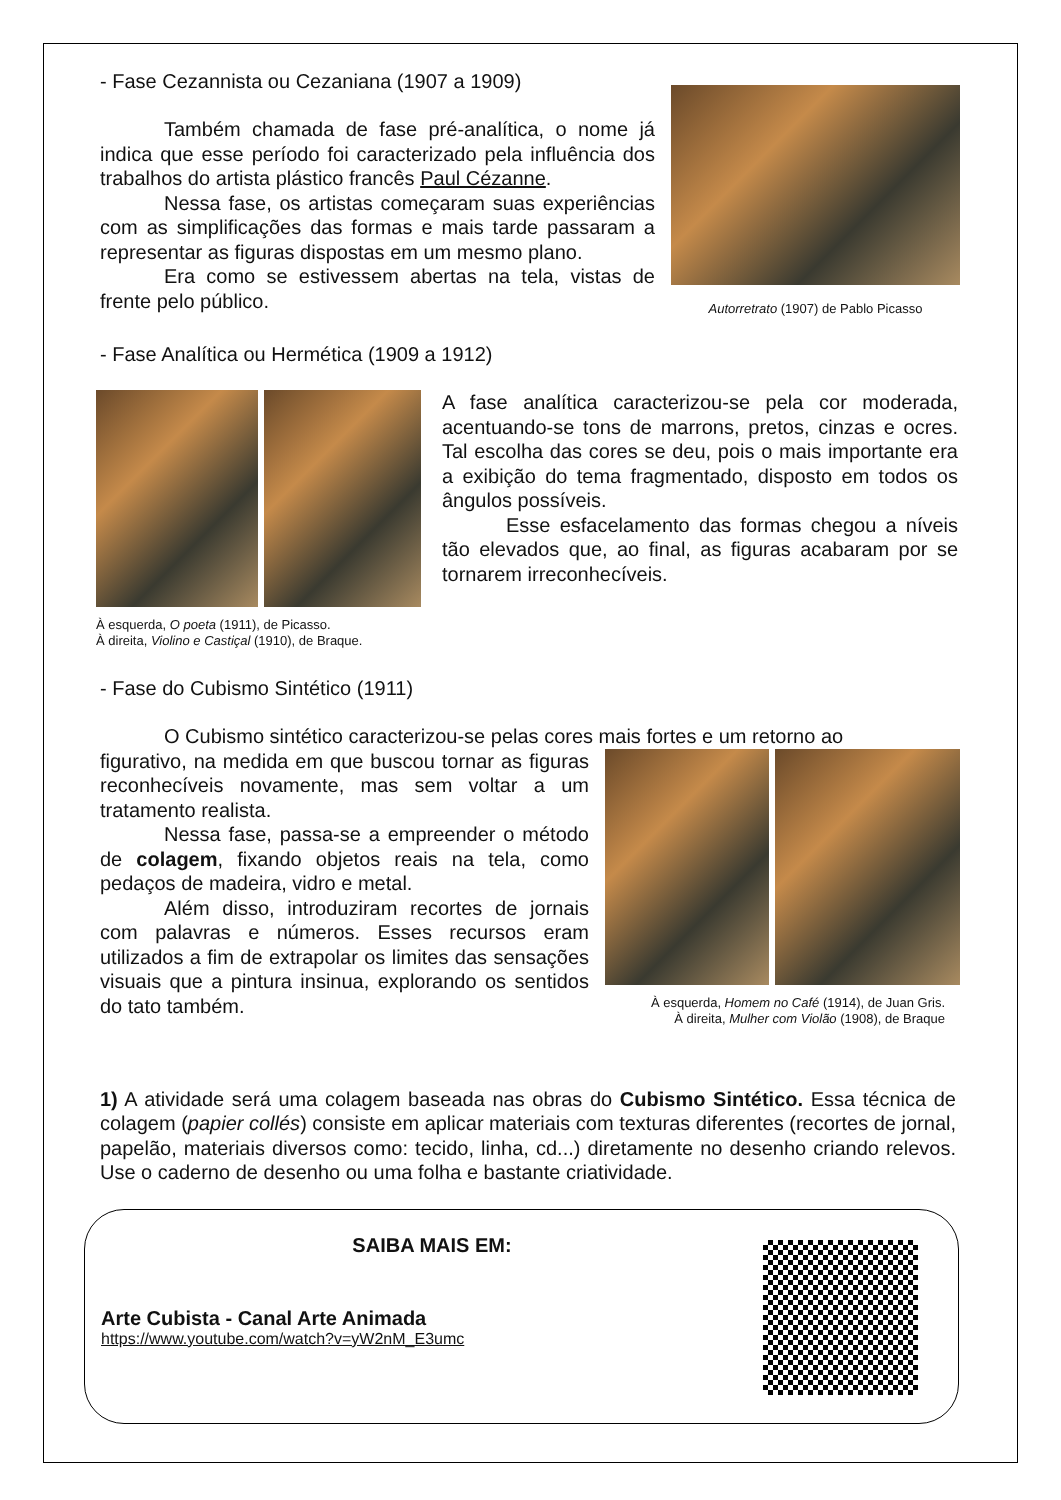- Fase Cezannista ou Cezaniana (1907 a 1909)
Também chamada de fase pré-analítica, o nome já indica que esse período foi caracterizado pela influência dos trabalhos do artista plástico francês Paul Cézanne.
Nessa fase, os artistas começaram suas experiências com as simplificações das formas e mais tarde passaram a representar as figuras dispostas em um mesmo plano.
Era como se estivessem abertas na tela, vistas de frente pelo público.
Autorretrato (1907) de Pablo Picasso
- Fase Analítica ou Hermética (1909 a 1912)
À esquerda, O poeta (1911), de Picasso.
À direita, Violino e Castiçal (1910), de Braque.
A fase analítica caracterizou-se pela cor moderada, acentuando-se tons de marrons, pretos, cinzas e ocres. Tal escolha das cores se deu, pois o mais importante era a exibição do tema fragmentado, disposto em todos os ângulos possíveis.
Esse esfacelamento das formas chegou a níveis tão elevados que, ao final, as figuras acabaram por se tornarem irreconhecíveis.
- Fase do Cubismo Sintético (1911)
O Cubismo sintético caracterizou-se pelas cores mais fortes e um retorno ao
figurativo, na medida em que buscou tornar as figuras reconhecíveis novamente, mas sem voltar a um tratamento realista.
Nessa fase, passa-se a empreender o método de colagem, fixando objetos reais na tela, como pedaços de madeira, vidro e metal.
Além disso, introduziram recortes de jornais com palavras e números. Esses recursos eram utilizados a fim de extrapolar os limites das sensações visuais que a pintura insinua, explorando os sentidos do tato também.
À esquerda, Homem no Café (1914), de Juan Gris.
À direita, Mulher com Violão (1908), de Braque
1) A atividade será uma colagem baseada nas obras do Cubismo Sintético. Essa técnica de colagem (papier collés) consiste em aplicar materiais com texturas diferentes (recortes de jornal, papelão, materiais diversos como: tecido, linha, cd...) diretamente no desenho criando relevos. Use o caderno de desenho ou uma folha e bastante criatividade.
SAIBA MAIS EM:
Arte Cubista - Canal Arte Animada
https://www.youtube.com/watch?v=yW2nM_E3umc